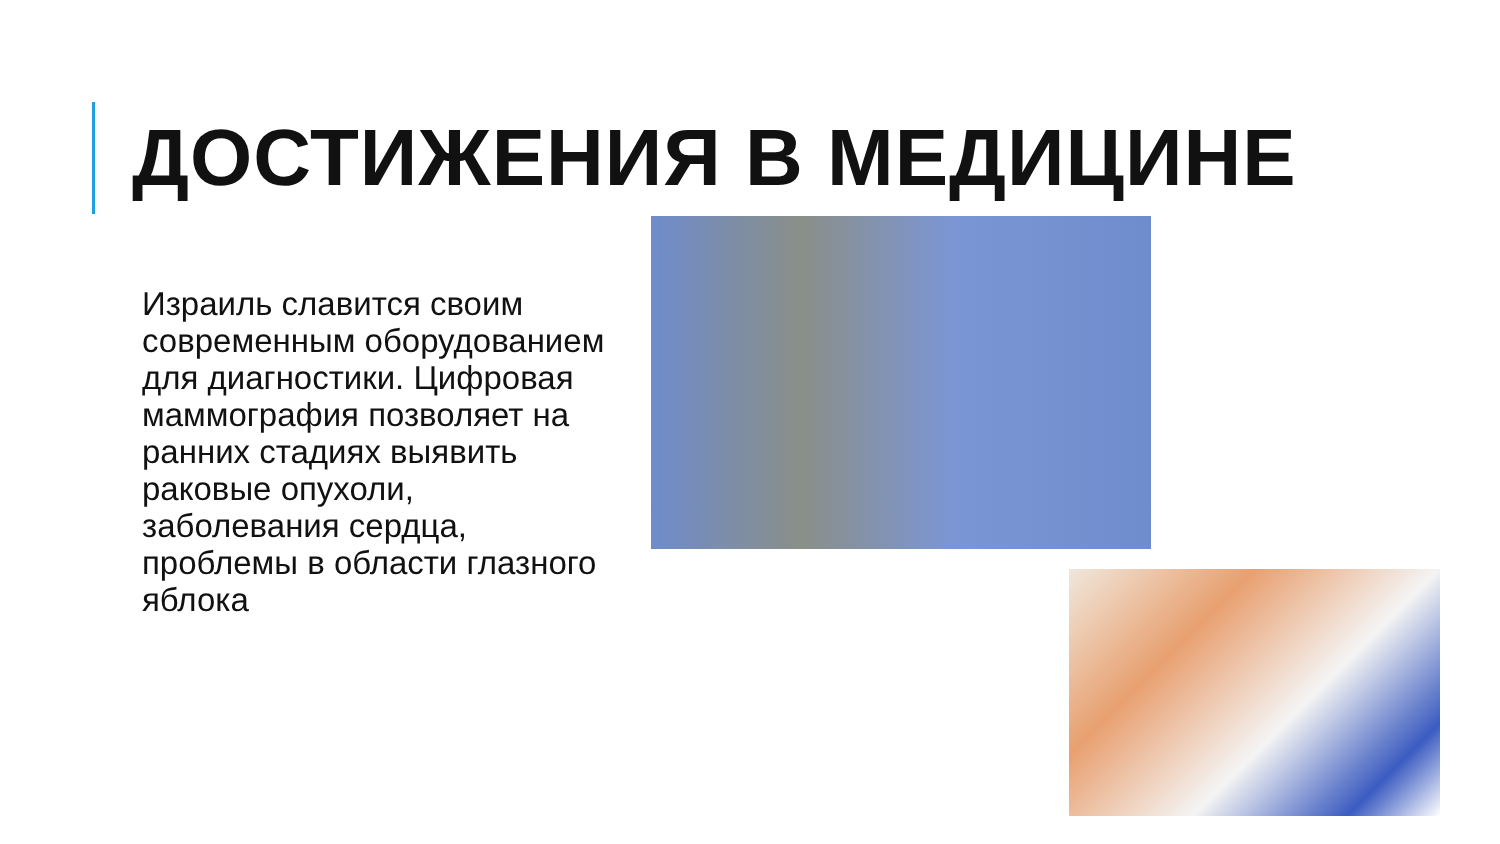ДОСТИЖЕНИЯ В МЕДИЦИНЕ
Израиль славится своим современным оборудованием для диагностики. Цифровая маммография позволяет на ранних стадиях выявить раковые опухоли, заболевания сердца, проблемы в области глазного яблока